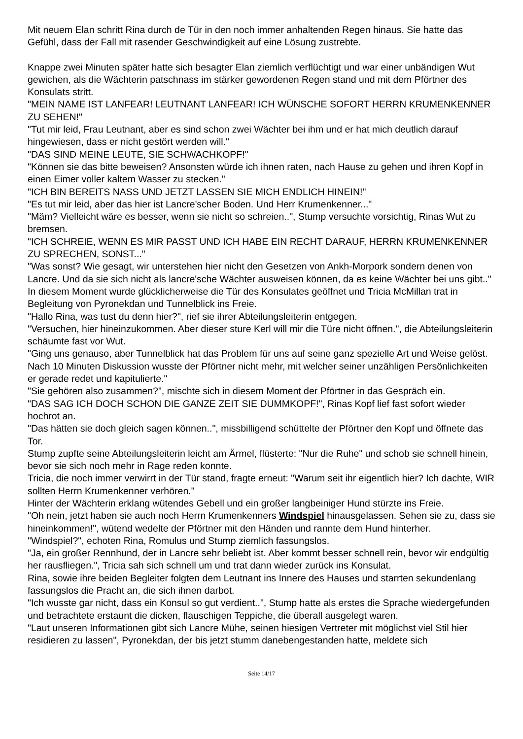Mit neuem Elan schritt Rina durch de Tür in den noch immer anhaltenden Regen hinaus. Sie hatte das Gefühl, dass der Fall mit rasender Geschwindigkeit auf eine Lösung zustrebte.
Knappe zwei Minuten später hatte sich besagter Elan ziemlich verflüchtigt und war einer unbändigen Wut gewichen, als die Wächterin patschnass im stärker gewordenen Regen stand und mit dem Pförtner des Konsulats stritt.
"MEIN NAME IST LANFEAR! LEUTNANT LANFEAR! ICH WÜNSCHE SOFORT HERRN KRUMENKENNER ZU SEHEN!"
"Tut mir leid, Frau Leutnant, aber es sind schon zwei Wächter bei ihm und er hat mich deutlich darauf hingewiesen, dass er nicht gestört werden will."
"DAS SIND MEINE LEUTE, SIE SCHWACHKOPF!"
"Können sie das bitte beweisen? Ansonsten würde ich ihnen raten, nach Hause zu gehen und ihren Kopf in einen Eimer voller kaltem Wasser zu stecken."
"ICH BIN BEREITS NASS UND JETZT LASSEN SIE MICH ENDLICH HINEIN!"
"Es tut mir leid, aber das hier ist Lancre'scher Boden. Und Herr Krumenkenner..."
"Mäm? Vielleicht wäre es besser, wenn sie nicht so schreien..", Stump versuchte vorsichtig, Rinas Wut zu bremsen.
"ICH SCHREIE, WENN ES MIR PASST UND ICH HABE EIN RECHT DARAUF, HERRN KRUMENKENNER ZU SPRECHEN, SONST..."
"Was sonst? Wie gesagt, wir unterstehen hier nicht den Gesetzen von Ankh-Morpork sondern denen von Lancre. Und da sie sich nicht als lancre'sche Wächter ausweisen können, da es keine Wächter bei uns gibt.."
In diesem Moment wurde glücklicherweise die Tür des Konsulates geöffnet und Tricia McMillan trat in Begleitung von Pyronekdan und Tunnelblick ins Freie.
"Hallo Rina, was tust du denn hier?", rief sie ihrer Abteilungsleiterin entgegen.
"Versuchen, hier hineinzukommen. Aber dieser sture Kerl will mir die Türe nicht öffnen.", die Abteilungsleiterin schäumte fast vor Wut.
"Ging uns genauso, aber Tunnelblick hat das Problem für uns auf seine ganz spezielle Art und Weise gelöst. Nach 10 Minuten Diskussion wusste der Pförtner nicht mehr, mit welcher seiner unzähligen Persönlichkeiten er gerade redet und kapitulierte."
"Sie gehören also zusammen?", mischte sich in diesem Moment der Pförtner in das Gespräch ein.
"DAS SAG ICH DOCH SCHON DIE GANZE ZEIT SIE DUMMKOPF!", Rinas Kopf lief fast sofort wieder hochrot an.
"Das hätten sie doch gleich sagen können..", missbilligend schüttelte der Pförtner den Kopf und öffnete das Tor.
Stump zupfte seine Abteilungsleiterin leicht am Ärmel, flüsterte: "Nur die Ruhe" und schob sie schnell hinein, bevor sie sich noch mehr in Rage reden konnte.
Tricia, die noch immer verwirrt in der Tür stand, fragte erneut: "Warum seit ihr eigentlich hier? Ich dachte, WIR sollten Herrn Krumenkenner verhören."
Hinter der Wächterin erklang wütendes Gebell und ein großer langbeiniger Hund stürzte ins Freie.
"Oh nein, jetzt haben sie auch noch Herrn Krumenkenners Windspiel hinausgelassen. Sehen sie zu, dass sie hineinkommen!", wütend wedelte der Pförtner mit den Händen und rannte dem Hund hinterher.
"Windspiel?", echoten Rina, Romulus und Stump ziemlich fassungslos.
"Ja, ein großer Rennhund, der in Lancre sehr beliebt ist. Aber kommt besser schnell rein, bevor wir endgültig her rausfliegen.", Tricia sah sich schnell um und trat dann wieder zurück ins Konsulat.
Rina, sowie ihre beiden Begleiter folgten dem Leutnant ins Innere des Hauses und starrten sekundenlang fassungslos die Pracht an, die sich ihnen darbot.
"Ich wusste gar nicht, dass ein Konsul so gut verdient..", Stump hatte als erstes die Sprache wiedergefunden und betrachtete erstaunt die dicken, flauschigen Teppiche, die überall ausgelegt waren.
"Laut unseren Informationen gibt sich Lancre Mühe, seinen hiesigen Vertreter mit möglichst viel Stil hier residieren zu lassen", Pyronekdan, der bis jetzt stumm danebengestanden hatte, meldete sich
Seite 14/17